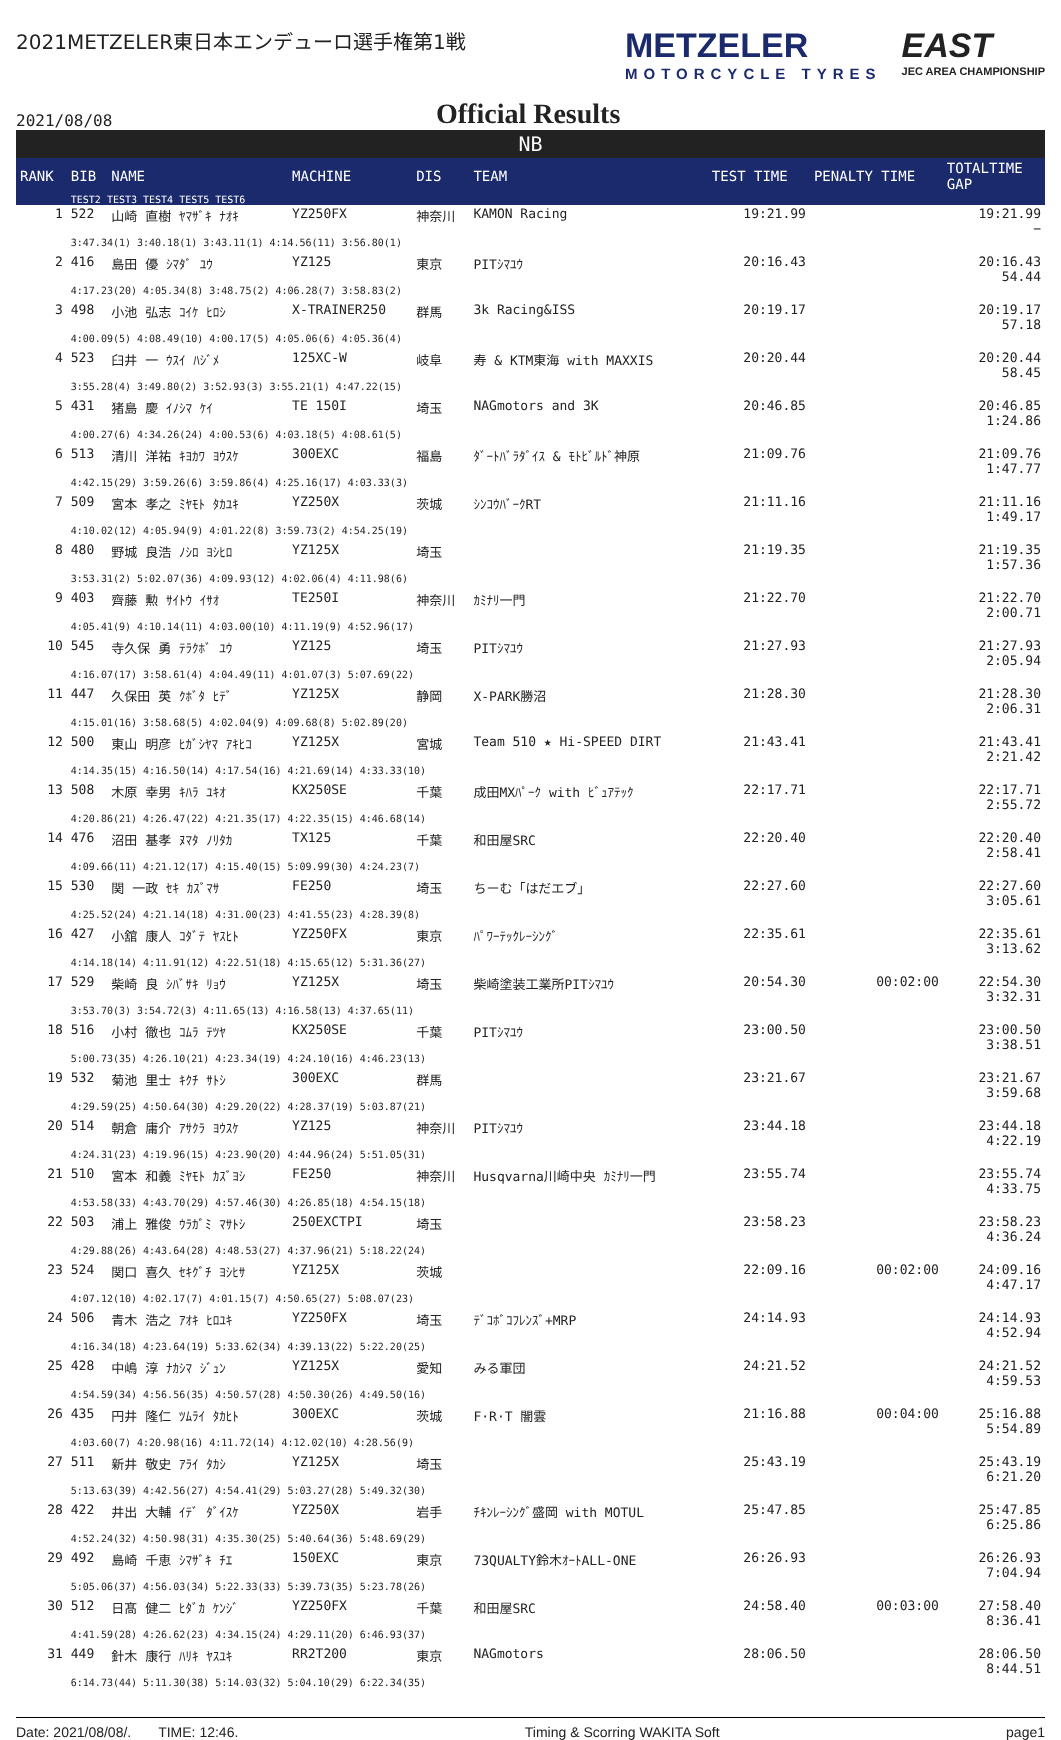2021METZELER東日本エンデューロ選手権第1戦
METZELER
MOTORCYCLE TYRES
EAST
JEC AREA CHAMPIONSHIP
2021/08/08
Official Results
NB
| RANK | BIB | NAME | MACHINE | DIS | TEAM | TEST TIME | PENALTY TIME | TOTALTIME GAP |
| --- | --- | --- | --- | --- | --- | --- | --- | --- |
| | TEST2 TEST3 TEST4 TEST5 TEST6 | | | | | | | |
| 1 | 522 | 山崎 直樹 ﾔﾏｻﾞｷ ﾅｵｷ | YZ250FX | 神奈川 | KAMON Racing | 19:21.99 | | 19:21.99 − |
| | 3:47.34(1) 3:40.18(1) 3:43.11(1) 4:14.56(11) 3:56.80(1) | | | | | | | |
| 2 | 416 | 島田 優 ｼﾏﾀﾞ ﾕｳ | YZ125 | 東京 | PITｼﾏﾕｳ | 20:16.43 | | 20:16.43 54.44 |
| | 4:17.23(20) 4:05.34(8) 3:48.75(2) 4:06.28(7) 3:58.83(2) | | | | | | | |
| 3 | 498 | 小池 弘志 ｺｲｹ ﾋﾛｼ | X-TRAINER250 | 群馬 | 3k Racing&ISS | 20:19.17 | | 20:19.17 57.18 |
| | 4:00.09(5) 4:08.49(10) 4:00.17(5) 4:05.06(6) 4:05.36(4) | | | | | | | |
| 4 | 523 | 臼井 一 ｳｽｲ ﾊｼﾞﾒ | 125XC-W | 岐阜 | 寿 & KTM東海 with MAXXIS | 20:20.44 | | 20:20.44 58.45 |
| | 3:55.28(4) 3:49.80(2) 3:52.93(3) 3:55.21(1) 4:47.22(15) | | | | | | | |
| 5 | 431 | 猪島 慶 ｲﾉｼﾏ ｹｲ | TE 150I | 埼玉 | NAGmotors and 3K | 20:46.85 | | 20:46.85 1:24.86 |
| | 4:00.27(6) 4:34.26(24) 4:00.53(6) 4:03.18(5) 4:08.61(5) | | | | | | | |
| 6 | 513 | 清川 洋祐 ｷﾖｶﾜ ﾖｳｽｹ | 300EXC | 福島 | ﾀﾞｰﾄﾊﾞﾗﾀﾞｲｽ & ﾓﾄﾋﾞﾙﾄﾞ神原 | 21:09.76 | | 21:09.76 1:47.77 |
| | 4:42.15(29) 3:59.26(6) 3:59.86(4) 4:25.16(17) 4:03.33(3) | | | | | | | |
| 7 | 509 | 宮本 孝之 ﾐﾔﾓﾄ ﾀｶﾕｷ | YZ250X | 茨城 | ｼﾝｺｳﾊﾞｰｸRT | 21:11.16 | | 21:11.16 1:49.17 |
| | 4:10.02(12) 4:05.94(9) 4:01.22(8) 3:59.73(2) 4:54.25(19) | | | | | | | |
| 8 | 480 | 野城 良浩 ﾉｼﾛ ﾖｼﾋﾛ | YZ125X | 埼玉 | | 21:19.35 | | 21:19.35 1:57.36 |
| | 3:53.31(2) 5:02.07(36) 4:09.93(12) 4:02.06(4) 4:11.98(6) | | | | | | | |
| 9 | 403 | 齊藤 勲 ｻｲﾄｳ ｲｻｵ | TE250I | 神奈川 | ｶﾐﾅﾘ一門 | 21:22.70 | | 21:22.70 2:00.71 |
| | 4:05.41(9) 4:10.14(11) 4:03.00(10) 4:11.19(9) 4:52.96(17) | | | | | | | |
| 10 | 545 | 寺久保 勇 ﾃﾗｸﾎﾞ ﾕｳ | YZ125 | 埼玉 | PITｼﾏﾕｳ | 21:27.93 | | 21:27.93 2:05.94 |
| | 4:16.07(17) 3:58.61(4) 4:04.49(11) 4:01.07(3) 5:07.69(22) | | | | | | | |
| 11 | 447 | 久保田 英 ｸﾎﾞﾀ ﾋﾃﾞ | YZ125X | 静岡 | X-PARK勝沼 | 21:28.30 | | 21:28.30 2:06.31 |
| | 4:15.01(16) 3:58.68(5) 4:02.04(9) 4:09.68(8) 5:02.89(20) | | | | | | | |
| 12 | 500 | 東山 明彦 ﾋｶﾞｼﾔﾏ ｱｷﾋｺ | YZ125X | 宮城 | Team 510 ★ Hi-SPEED DIRT | 21:43.41 | | 21:43.41 2:21.42 |
| | 4:14.35(15) 4:16.50(14) 4:17.54(16) 4:21.69(14) 4:33.33(10) | | | | | | | |
| 13 | 508 | 木原 幸男 ｷﾊﾗ ﾕｷｵ | KX250SE | 千葉 | 成田MXﾊﾟｰｸ with ﾋﾞｭｱﾃｯｸ | 22:17.71 | | 22:17.71 2:55.72 |
| | 4:20.86(21) 4:26.47(22) 4:21.35(17) 4:22.35(15) 4:46.68(14) | | | | | | | |
| 14 | 476 | 沼田 基孝 ﾇﾏﾀ ﾉﾘﾀｶ | TX125 | 千葉 | 和田屋SRC | 22:20.40 | | 22:20.40 2:58.41 |
| | 4:09.66(11) 4:21.12(17) 4:15.40(15) 5:09.99(30) 4:24.23(7) | | | | | | | |
| 15 | 530 | 関 一政 ｾｷ ｶｽﾞﾏｻ | FE250 | 埼玉 | ちーむ「はだエブ」 | 22:27.60 | | 22:27.60 3:05.61 |
| | 4:25.52(24) 4:21.14(18) 4:31.00(23) 4:41.55(23) 4:28.39(8) | | | | | | | |
| 16 | 427 | 小舘 康人 ｺﾀﾞﾃ ﾔｽﾋﾄ | YZ250FX | 東京 | ﾊﾟﾜｰﾃｯｸﾚｰｼﾝｸﾞ | 22:35.61 | | 22:35.61 3:13.62 |
| | 4:14.18(14) 4:11.91(12) 4:22.51(18) 4:15.65(12) 5:31.36(27) | | | | | | | |
| 17 | 529 | 柴崎 良 ｼﾊﾞｻｷ ﾘｮｳ | YZ125X | 埼玉 | 柴崎塗装工業所PITｼﾏﾕｳ | 20:54.30 | 00:02:00 | 22:54.30 3:32.31 |
| | 3:53.70(3) 3:54.72(3) 4:11.65(13) 4:16.58(13) 4:37.65(11) | | | | | | | |
| 18 | 516 | 小村 徹也 ｺﾑﾗ ﾃﾂﾔ | KX250SE | 千葉 | PITｼﾏﾕｳ | 23:00.50 | | 23:00.50 3:38.51 |
| | 5:00.73(35) 4:26.10(21) 4:23.34(19) 4:24.10(16) 4:46.23(13) | | | | | | | |
| 19 | 532 | 菊池 里士 ｷｸﾁ ｻﾄｼ | 300EXC | 群馬 | | 23:21.67 | | 23:21.67 3:59.68 |
| | 4:29.59(25) 4:50.64(30) 4:29.20(22) 4:28.37(19) 5:03.87(21) | | | | | | | |
| 20 | 514 | 朝倉 庸介 ｱｻｸﾗ ﾖｳｽｹ | YZ125 | 神奈川 | PITｼﾏﾕｳ | 23:44.18 | | 23:44.18 4:22.19 |
| | 4:24.31(23) 4:19.96(15) 4:23.90(20) 4:44.96(24) 5:51.05(31) | | | | | | | |
| 21 | 510 | 宮本 和義 ﾐﾔﾓﾄ ｶｽﾞﾖｼ | FE250 | 神奈川 | Husqvarna川崎中央 ｶﾐﾅﾘ一門 | 23:55.74 | | 23:55.74 4:33.75 |
| | 4:53.58(33) 4:43.70(29) 4:57.46(30) 4:26.85(18) 4:54.15(18) | | | | | | | |
| 22 | 503 | 浦上 雅俊 ｳﾗｶﾞﾐ ﾏｻﾄｼ | 250EXCTPI | 埼玉 | | 23:58.23 | | 23:58.23 4:36.24 |
| | 4:29.88(26) 4:43.64(28) 4:48.53(27) 4:37.96(21) 5:18.22(24) | | | | | | | |
| 23 | 524 | 関口 喜久 ｾｷｸﾞﾁ ﾖｼﾋｻ | YZ125X | 茨城 | | 22:09.16 | 00:02:00 | 24:09.16 4:47.17 |
| | 4:07.12(10) 4:02.17(7) 4:01.15(7) 4:50.65(27) 5:08.07(23) | | | | | | | |
| 24 | 506 | 青木 浩之 ｱｵｷ ﾋﾛﾕｷ | YZ250FX | 埼玉 | ﾃﾞｺﾎﾞｺﾌﾚﾝｽﾞ+MRP | 24:14.93 | | 24:14.93 4:52.94 |
| | 4:16.34(18) 4:23.64(19) 5:33.62(34) 4:39.13(22) 5:22.20(25) | | | | | | | |
| 25 | 428 | 中嶋 淳 ﾅｶｼﾏ ｼﾞｭﾝ | YZ125X | 愛知 | みる軍団 | 24:21.52 | | 24:21.52 4:59.53 |
| | 4:54.59(34) 4:56.56(35) 4:50.57(28) 4:50.30(26) 4:49.50(16) | | | | | | | |
| 26 | 435 | 円井 隆仁 ﾂﾑﾗｲ ﾀｶﾋﾄ | 300EXC | 茨城 | F·R·T 闇雲 | 21:16.88 | 00:04:00 | 25:16.88 5:54.89 |
| | 4:03.60(7) 4:20.98(16) 4:11.72(14) 4:12.02(10) 4:28.56(9) | | | | | | | |
| 27 | 511 | 新井 敬史 ｱﾗｲ ﾀｶｼ | YZ125X | 埼玉 | | 25:43.19 | | 25:43.19 6:21.20 |
| | 5:13.63(39) 4:42.56(27) 4:54.41(29) 5:03.27(28) 5:49.32(30) | | | | | | | |
| 28 | 422 | 井出 大輔 ｲﾃﾞ ﾀﾞｲｽｹ | YZ250X | 岩手 | ﾁｷﾝﾚｰｼﾝｸﾞ盛岡 with MOTUL | 25:47.85 | | 25:47.85 6:25.86 |
| | 4:52.24(32) 4:50.98(31) 4:35.30(25) 5:40.64(36) 5:48.69(29) | | | | | | | |
| 29 | 492 | 島崎 千恵 ｼﾏｻﾞｷ ﾁｴ | 150EXC | 東京 | 73QUALTY鈴木ｵｰﾄALL-ONE | 26:26.93 | | 26:26.93 7:04.94 |
| | 5:05.06(37) 4:56.03(34) 5:22.33(33) 5:39.73(35) 5:23.78(26) | | | | | | | |
| 30 | 512 | 日髙 健二 ﾋﾀﾞｶ ｹﾝｼﾞ | YZ250FX | 千葉 | 和田屋SRC | 24:58.40 | 00:03:00 | 27:58.40 8:36.41 |
| | 4:41.59(28) 4:26.62(23) 4:34.15(24) 4:29.11(20) 6:46.93(37) | | | | | | | |
| 31 | 449 | 針木 康行 ﾊﾘｷ ﾔｽﾕｷ | RR2T200 | 東京 | NAGmotors | 28:06.50 | | 28:06.50 8:44.51 |
| | 6:14.73(44) 5:11.30(38) 5:14.03(32) 5:04.10(29) 6:22.34(35) | | | | | | | |
Date: 2021/08/08/. TIME: 12:46. Timing & Scorring WAKITA Soft page1